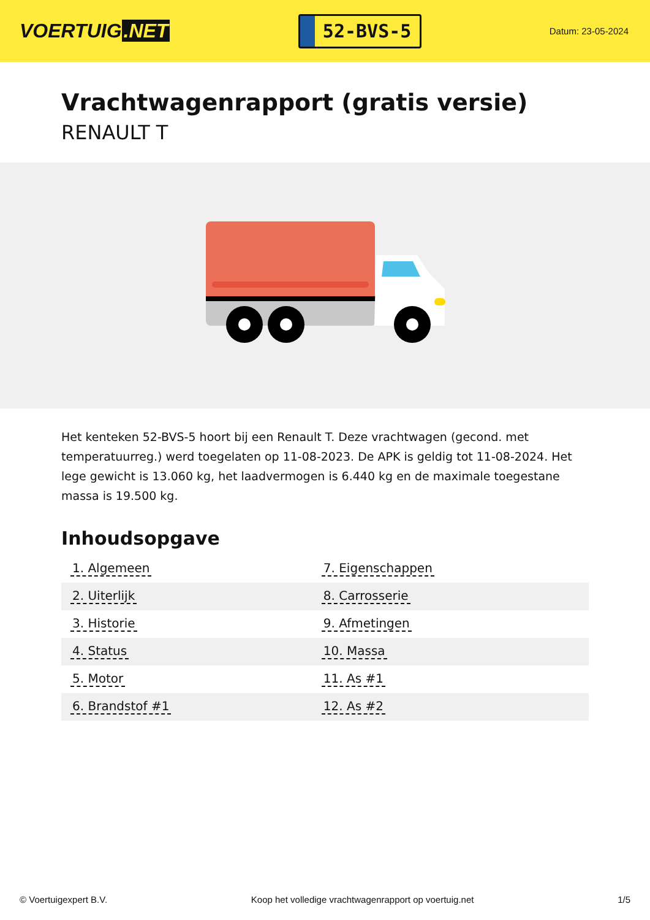VOERTUIG.NET
52-BVS-5
Datum: 23-05-2024
Vrachtwagenrapport (gratis versie)
RENAULT T
Het kenteken 52-BVS-5 hoort bij een Renault T. Deze vrachtwagen (gecond. met temperatuurreg.) werd toegelaten op 11-08-2023. De APK is geldig tot 11-08-2024. Het lege gewicht is 13.060 kg, het laadvermogen is 6.440 kg en de maximale toegestane massa is 19.500 kg.
Inhoudsopgave
| 1. Algemeen | 7. Eigenschappen |
| 2. Uiterlijk | 8. Carrosserie |
| 3. Historie | 9. Afmetingen |
| 4. Status | 10. Massa |
| 5. Motor | 11. As #1 |
| 6. Brandstof #1 | 12. As #2 |
© Voertuigexpert B.V. Koop het volledige vrachtwagenrapport op voertuig.net 1/5